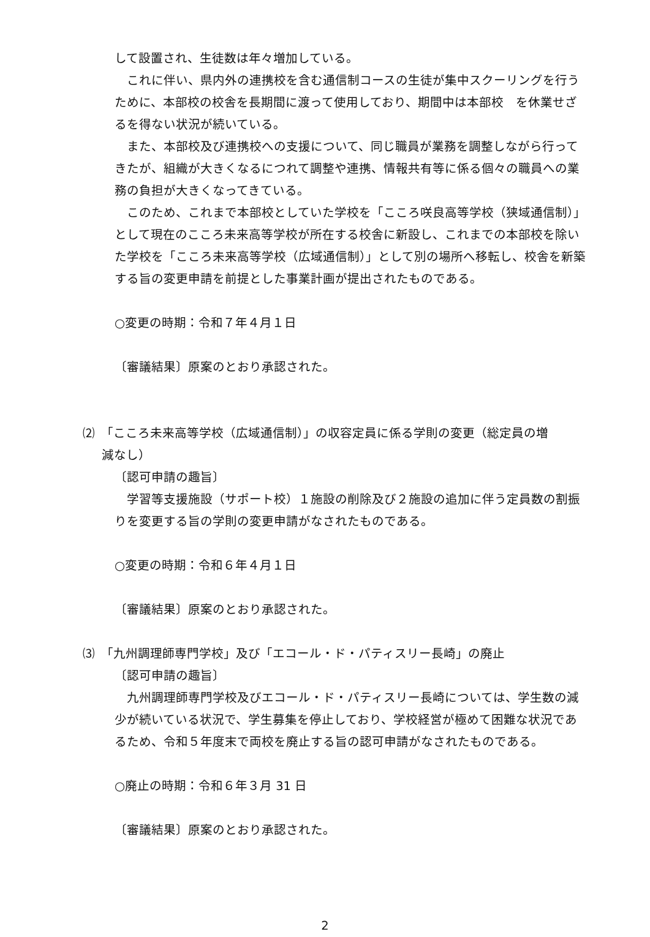して設置され、生徒数は年々増加している。
　これに伴い、県内外の連携校を含む通信制コースの生徒が集中スクーリングを行うために、本部校の校舎を長期間に渡って使用しており、期間中は本部校　を休業せざるを得ない状況が続いている。
　また、本部校及び連携校への支援について、同じ職員が業務を調整しながら行ってきたが、組織が大きくなるにつれて調整や連携、情報共有等に係る個々の職員への業務の負担が大きくなってきている。
　このため、これまで本部校としていた学校を「こころ咲良高等学校（狭域通信制）」として現在のこころ未来高等学校が所在する校舎に新設し、これまでの本部校を除いた学校を「こころ未来高等学校（広域通信制）」として別の場所へ移転し、校舎を新築する旨の変更申請を前提とした事業計画が提出されたものである。
○変更の時期：令和７年４月１日
〔審議結果〕原案のとおり承認された。
⑵　「こころ未来高等学校（広域通信制）」の収容定員に係る学則の変更（総定員の増
減なし）
〔認可申請の趣旨〕
　学習等支援施設（サポート校）１施設の削除及び２施設の追加に伴う定員数の割振りを変更する旨の学則の変更申請がなされたものである。
○変更の時期：令和６年４月１日
〔審議結果〕原案のとおり承認された。
⑶　「九州調理師専門学校」及び「エコール・ド・パティスリー長崎」の廃止
〔認可申請の趣旨〕
　九州調理師専門学校及びエコール・ド・パティスリー長崎については、学生数の減少が続いている状況で、学生募集を停止しており、学校経営が極めて困難な状況であるため、令和５年度末で両校を廃止する旨の認可申請がなされたものである。
○廃止の時期：令和６年３月 31 日
〔審議結果〕原案のとおり承認された。
2